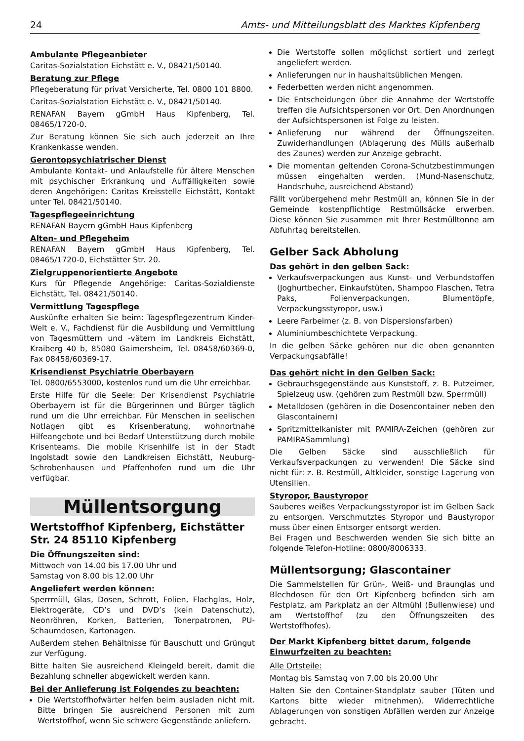24 Amts- und Mitteilungsblatt des Marktes Kipfenberg
Ambulante Pflegeanbieter
Caritas-Sozialstation Eichstätt e. V., 08421/50140.
Beratung zur Pflege
Pflegeberatung für privat Versicherte, Tel. 0800 101 8800.
Caritas-Sozialstation Eichstätt e. V., 08421/50140.
RENAFAN Bayern gGmbH Haus Kipfenberg, Tel. 08465/1720-0.
Zur Beratung können Sie sich auch jederzeit an Ihre Krankenkasse wenden.
Gerontopsychiatrischer Dienst
Ambulante Kontakt- und Anlaufstelle für ältere Menschen mit psychischer Erkrankung und Auffälligkeiten sowie deren Angehörigen: Caritas Kreisstelle Eichstätt, Kontakt unter Tel. 08421/50140.
Tagespflegeeinrichtung
RENAFAN Bayern gGmbH Haus Kipfenberg
Alten- und Pflegeheim
RENAFAN Bayern gGmbH Haus Kipfenberg, Tel. 08465/1720-0, Eichstätter Str. 20.
Zielgruppenorientierte Angebote
Kurs für Pflegende Angehörige: Caritas-Sozialdienste Eichstätt, Tel. 08421/50140.
Vermittlung Tagespflege
Auskünfte erhalten Sie beim: Tagespflegezentrum Kinder-Welt e. V., Fachdienst für die Ausbildung und Vermittlung von Tagesmüttern und -vätern im Landkreis Eichstätt, Kraiberg 40 b, 85080 Gaimersheim, Tel. 08458/60369-0, Fax 08458/60369-17.
Krisendienst Psychiatrie Oberbayern
Tel. 0800/6553000, kostenlos rund um die Uhr erreichbar.
Erste Hilfe für die Seele: Der Krisendienst Psychiatrie Oberbayern ist für die Bürgerinnen und Bürger täglich rund um die Uhr erreichbar. Für Menschen in seelischen Notlagen gibt es Krisenberatung, wohnortnahe Hilfeangebote und bei Bedarf Unterstützung durch mobile Krisenteams. Die mobile Krisenhilfe ist in der Stadt Ingolstadt sowie den Landkreisen Eichstätt, Neuburg-Schrobenhausen und Pfaffenhofen rund um die Uhr verfügbar.
Müllentsorgung
Wertstoffhof Kipfenberg, Eichstätter Str. 24 85110 Kipfenberg
Die Öffnungszeiten sind:
Mittwoch von 14.00 bis 17.00 Uhr und
Samstag von 8.00 bis 12.00 Uhr
Angeliefert werden können:
Sperrmüll, Glas, Dosen, Schrott, Folien, Flachglas, Holz, Elektrogeräte, CD’s und DVD’s (kein Datenschutz), Neonröhren, Korken, Batterien, Tonerpatronen, PU-Schaumdosen, Kartonagen.
Außerdem stehen Behältnisse für Bauschutt und Grüngut zur Verfügung.
Bitte halten Sie ausreichend Kleingeld bereit, damit die Bezahlung schneller abgewickelt werden kann.
Bei der Anlieferung ist Folgendes zu beachten:
Die Wertstoffhofwärter helfen beim ausladen nicht mit. Bitte bringen Sie ausreichend Personen mit zum Wertstoffhof, wenn Sie schwere Gegenstände anliefern.
Die Wertstoffe sollen möglichst sortiert und zerlegt angeliefert werden.
Anlieferungen nur in haushaltsüblichen Mengen.
Federbetten werden nicht angenommen.
Die Entscheidungen über die Annahme der Wertstoffe treffen die Aufsichtspersonen vor Ort. Den Anordnungen der Aufsichtspersonen ist Folge zu leisten.
Anlieferung nur während der Öffnungszeiten. Zuwiderhandlungen (Ablagerung des Mülls außerhalb des Zaunes) werden zur Anzeige gebracht.
Die momentan geltenden Corona-Schutzbestimmungen müssen eingehalten werden. (Mund-Nasenschutz, Handschuhe, ausreichend Abstand)
Fällt vorübergehend mehr Restmüll an, können Sie in der Gemeinde kostenpflichtige Restmüllsäcke erwerben. Diese können Sie zusammen mit Ihrer Restmülltonne am Abfuhrtag bereitstellen.
Gelber Sack Abholung
Das gehört in den gelben Sack:
Verkaufsverpackungen aus Kunst- und Verbundstoffen (Joghurtbecher, Einkaufstüten, Shampoo Flaschen, Tetra Paks, Folienverpackungen, Blumentöpfe, Verpackungsstyropor, usw.)
Leere Farbeimer (z. B. von Dispersionsfarben)
Aluminiumbeschichtete Verpackung.
In die gelben Säcke gehören nur die oben genannten Verpackungsabfälle!
Das gehört nicht in den Gelben Sack:
Gebrauchsgegenstände aus Kunststoff, z. B. Putzeimer, Spielzeug usw. (gehören zum Restmüll bzw. Sperrmüll)
Metalldosen (gehören in die Dosencontainer neben den Glascontainern)
Spritzmittelkanister mit PAMIRA-Zeichen (gehören zur PAMIRASammlung)
Die Gelben Säcke sind ausschließlich für Verkaufsverpackungen zu verwenden! Die Säcke sind nicht für: z. B. Restmüll, Altkleider, sonstige Lagerung von Utensilien.
Styropor, Baustyropor
Sauberes weißes Verpackungsstyropor ist im Gelben Sack zu entsorgen. Verschmutztes Styropor und Baustyropor muss über einen Entsorger entsorgt werden.
Bei Fragen und Beschwerden wenden Sie sich bitte an folgende Telefon-Hotline: 0800/8006333.
Müllentsorgung; Glascontainer
Die Sammelstellen für Grün-, Weiß- und Braunglas und Blechdosen für den Ort Kipfenberg befinden sich am Festplatz, am Parkplatz an der Altmühl (Bullenwiese) und am Wertstoffhof (zu den Öffnungszeiten des Wertstoffhofes).
Der Markt Kipfenberg bittet darum, folgende Einwurfzeiten zu beachten:
Alle Ortsteile:
Montag bis Samstag von 7.00 bis 20.00 Uhr
Halten Sie den Container-Standplatz sauber (Tüten und Kartons bitte wieder mitnehmen). Widerrechtliche Ablagerungen von sonstigen Abfällen werden zur Anzeige gebracht.